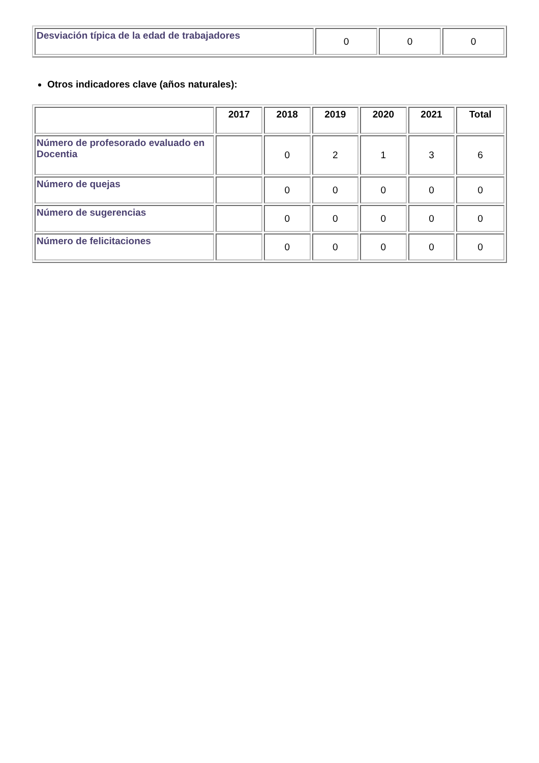| Desviación típica de la edad de trabajadores | 0 | 0 | 0 |
Otros indicadores clave (años naturales):
| | 2017 | 2018 | 2019 | 2020 | 2021 | Total |
| --- | --- | --- | --- | --- | --- | --- |
| Número de profesorado evaluado en Docentia | | 0 | 2 | 1 | 3 | 6 |
| Número de quejas | | 0 | 0 | 0 | 0 | 0 |
| Número de sugerencias | | 0 | 0 | 0 | 0 | 0 |
| Número de felicitaciones | | 0 | 0 | 0 | 0 | 0 |